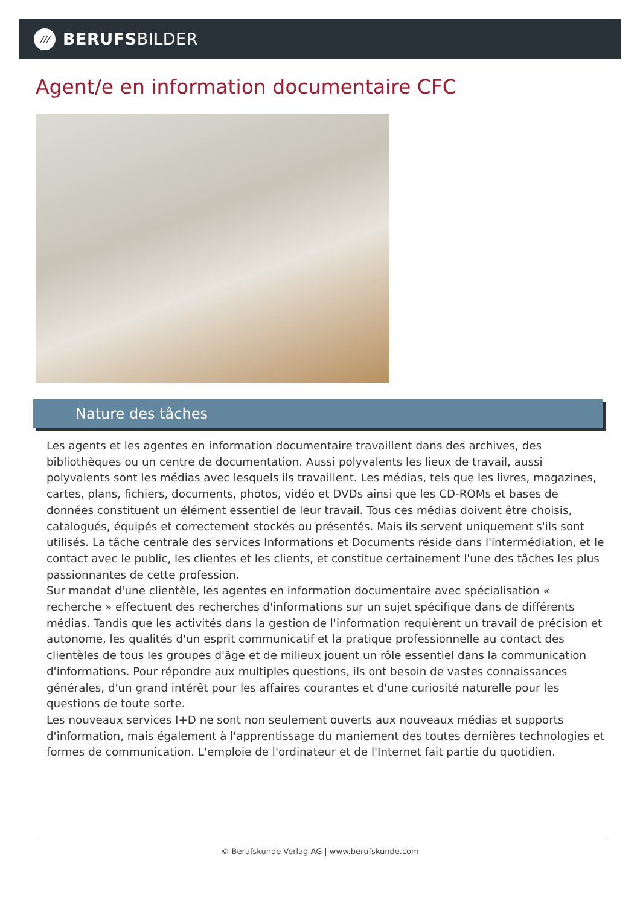///
BERUFSBILDER
Agent/e en information documentaire CFC
Nature des tâches
Les agents et les agentes en information documentaire travaillent dans des archives, des bibliothèques ou un centre de documentation. Aussi polyvalents les lieux de travail, aussi polyvalents sont les médias avec lesquels ils travaillent. Les médias, tels que les livres, magazines, cartes, plans, fichiers, documents, photos, vidéo et DVDs ainsi que les CD-ROMs et bases de données constituent un élément essentiel de leur travail. Tous ces médias doivent être choisis, catalogués, équipés et correctement stockés ou présentés. Mais ils servent uniquement s'ils sont utilisés. La tâche centrale des services Informations et Documents réside dans l'intermédiation, et le contact avec le public, les clientes et les clients, et constitue certainement l'une des tâches les plus passionnantes de cette profession.
Sur mandat d'une clientèle, les agentes en information documentaire avec spécialisation « recherche » effectuent des recherches d'informations sur un sujet spécifique dans de différents médias. Tandis que les activités dans la gestion de l'information requièrent un travail de précision et autonome, les qualités d'un esprit communicatif et la pratique professionnelle au contact des clientèles de tous les groupes d'âge et de milieux jouent un rôle essentiel dans la communication d'informations. Pour répondre aux multiples questions, ils ont besoin de vastes connaissances générales, d'un grand intérêt pour les affaires courantes et d'une curiosité naturelle pour les questions de toute sorte.
Les nouveaux services I+D ne sont non seulement ouverts aux nouveaux médias et supports d'information, mais également à l'apprentissage du maniement des toutes dernières technologies et formes de communication. L'emploie de l'ordinateur et de l'Internet fait partie du quotidien.
© Berufskunde Verlag AG | www.berufskunde.com